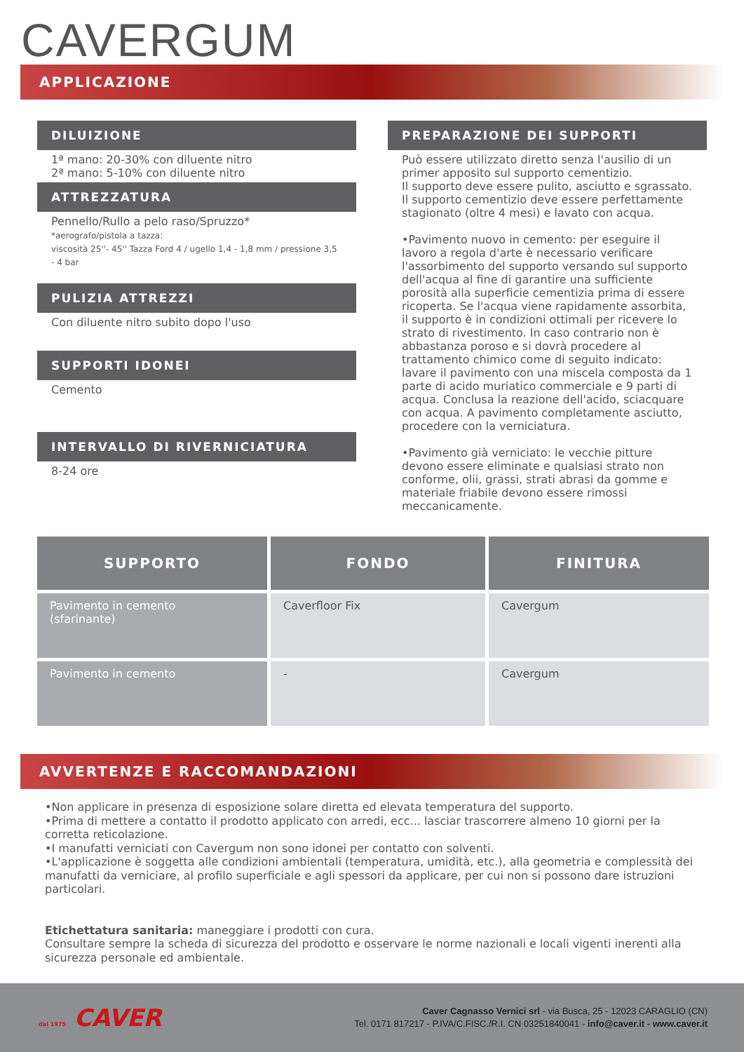CAVERGUM
APPLICAZIONE
DILUIZIONE
1ª mano: 20-30% con diluente nitro
2ª mano: 5-10% con diluente nitro
ATTREZZATURA
Pennello/Rullo a pelo raso/Spruzzo*
*aerografo/pistola a tazza:
viscosità 25''- 45'' Tazza Ford 4 / ugello 1,4 - 1,8 mm / pressione 3,5 - 4 bar
PULIZIA ATTREZZI
Con diluente nitro subito dopo l'uso
SUPPORTI IDONEI
Cemento
INTERVALLO DI RIVERNICIATURA
8-24 ore
PREPARAZIONE DEI SUPPORTI
Può essere utilizzato diretto senza l'ausilio di un primer apposito sul supporto cementizio.
Il supporto deve essere pulito, asciutto e sgrassato.
Il supporto cementizio deve essere perfettamente stagionato (oltre 4 mesi) e lavato con acqua.
•Pavimento nuovo in cemento: per eseguire il lavoro a regola d'arte è necessario verificare l'assorbimento del supporto versando sul supporto dell'acqua al fine di garantire una sufficiente porosità alla superficie cementizia prima di essere ricoperta. Se l'acqua viene rapidamente assorbita, il supporto è in condizioni ottimali per ricevere lo strato di rivestimento. In caso contrario non è abbastanza poroso e si dovrà procedere al trattamento chimico come di seguito indicato: lavare il pavimento con una miscela composta da 1 parte di acido muriatico commerciale e 9 parti di acqua. Conclusa la reazione dell'acido, sciacquare con acqua. A pavimento completamente asciutto, procedere con la verniciatura.
•Pavimento già verniciato: le vecchie pitture devono essere eliminate e qualsiasi strato non conforme, olii, grassi, strati abrasi da gomme e materiale friabile devono essere rimossi meccanicamente.
| SUPPORTO | FONDO | FINITURA |
| --- | --- | --- |
| Pavimento in cemento (sfarinante) | Caverfloor Fix | Cavergum |
| Pavimento in cemento | - | Cavergum |
AVVERTENZE E RACCOMANDAZIONI
•Non applicare in presenza di esposizione solare diretta ed elevata temperatura del supporto.
•Prima di mettere a contatto il prodotto applicato con arredi, ecc... lasciar trascorrere almeno 10 giorni per la corretta reticolazione.
•I manufatti verniciati con Cavergum non sono idonei per contatto con solventi.
•L'applicazione è soggetta alle condizioni ambientali (temperatura, umidità, etc.), alla geometria e complessità dei manufatti da verniciare, al profilo superficiale e agli spessori da applicare, per cui non si possono dare istruzioni particolari.
Etichettatura sanitaria: maneggiare i prodotti con cura.
Consultare sempre la scheda di sicurezza del prodotto e osservare le norme nazionali e locali vigenti inerenti alla sicurezza personale ed ambientale.
dal 1975 CAVER
Caver Cagnasso Vernici srl - via Busca, 25 - 12023 CARAGLIO (CN)
Tel. 0171 817217 - P.IVA/C.FISC./R.I. CN 03251840041 - info@caver.it - www.caver.it